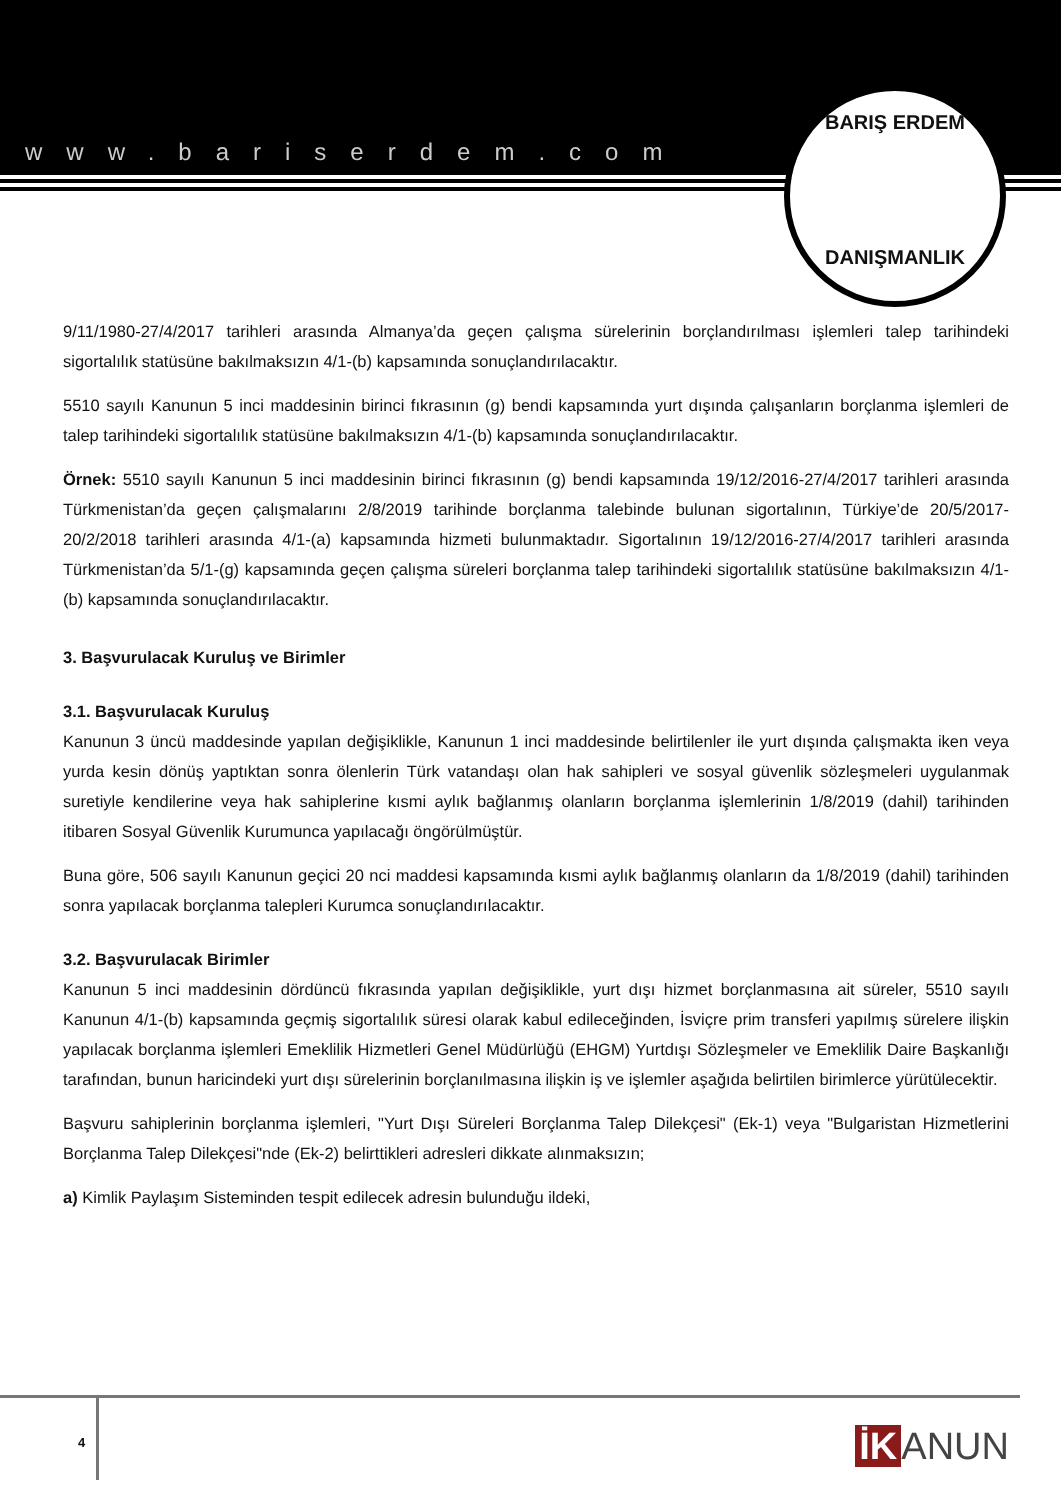www.bariserdem.com
BARIŞ ERDEM
DANIŞMANLIK
9/11/1980-27/4/2017 tarihleri arasında Almanya’da geçen çalışma sürelerinin borçlandırılması işlemleri talep tarihindeki sigortalılık statüsüne bakılmaksızın 4/1-(b) kapsamında sonuçlandırılacaktır.
5510 sayılı Kanunun 5 inci maddesinin birinci fıkrasının (g) bendi kapsamında yurt dışında çalışanların borçlanma işlemleri de talep tarihindeki sigortalılık statüsüne bakılmaksızın 4/1-(b) kapsamında sonuçlandırılacaktır.
Örnek: 5510 sayılı Kanunun 5 inci maddesinin birinci fıkrasının (g) bendi kapsamında 19/12/2016-27/4/2017 tarihleri arasında Türkmenistan’da geçen çalışmalarını 2/8/2019 tarihinde borçlanma talebinde bulunan sigortalının, Türkiye’de 20/5/2017-20/2/2018 tarihleri arasında 4/1-(a) kapsamında hizmeti bulunmaktadır. Sigortalının 19/12/2016-27/4/2017 tarihleri arasında Türkmenistan’da 5/1-(g) kapsamında geçen çalışma süreleri borçlanma talep tarihindeki sigortalılık statüsüne bakılmaksızın 4/1-(b) kapsamında sonuçlandırılacaktır.
3. Başvurulacak Kuruluş ve Birimler
3.1. Başvurulacak Kuruluş
Kanunun 3 üncü maddesinde yapılan değişiklikle, Kanunun 1 inci maddesinde belirtilenler ile yurt dışında çalışmakta iken veya yurda kesin dönüş yaptıktan sonra ölenlerin Türk vatandaşı olan hak sahipleri ve sosyal güvenlik sözleşmeleri uygulanmak suretiyle kendilerine veya hak sahiplerine kısmi aylık bağlanmış olanların borçlanma işlemlerinin 1/8/2019 (dahil) tarihinden itibaren Sosyal Güvenlik Kurumunca yapılacağı öngörülmüştür.
Buna göre, 506 sayılı Kanunun geçici 20 nci maddesi kapsamında kısmi aylık bağlanmış olanların da 1/8/2019 (dahil) tarihinden sonra yapılacak borçlanma talepleri Kurumca sonuçlandırılacaktır.
3.2. Başvurulacak Birimler
Kanunun 5 inci maddesinin dördüncü fıkrasında yapılan değişiklikle, yurt dışı hizmet borçlanmasına ait süreler, 5510 sayılı Kanunun 4/1-(b) kapsamında geçmiş sigortalılık süresi olarak kabul edileceğinden, İsviçre prim transferi yapılmış sürelere ilişkin yapılacak borçlanma işlemleri Emeklilik Hizmetleri Genel Müdürlüğü (EHGM) Yurtdışı Sözleşmeler ve Emeklilik Daire Başkanlığı tarafından, bunun haricindeki yurt dışı sürelerinin borçlanılmasına ilişkin iş ve işlemler aşağıda belirtilen birimlerce yürütülecektir.
Başvuru sahiplerinin borçlanma işlemleri, "Yurt Dışı Süreleri Borçlanma Talep Dilekçesi" (Ek-1) veya "Bulgaristan Hizmetlerini Borçlanma Talep Dilekçesi"nde (Ek-2) belirttikleri adresleri dikkate alınmaksızın;
a) Kimlik Paylaşım Sisteminden tespit edilecek adresin bulunduğu ildeki,
4 İK ANUN